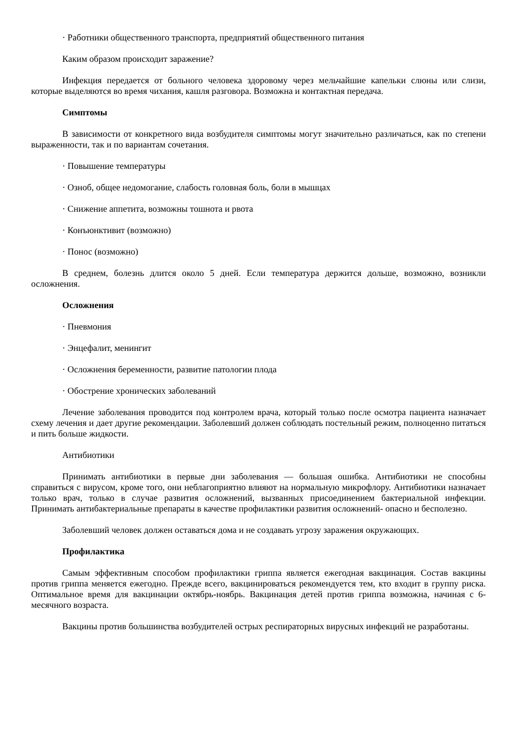· Работники общественного транспорта, предприятий общественного питания
Каким образом происходит заражение?
Инфекция передается от больного человека здоровому через мельчайшие капельки слюны или слизи, которые выделяются во время чихания, кашля разговора. Возможна и контактная передача.
Симптомы
В зависимости от конкретного вида возбудителя симптомы могут значительно различаться, как по степени выраженности, так и по вариантам сочетания.
· Повышение температуры
· Озноб, общее недомогание, слабость головная боль, боли в мышцах
· Снижение аппетита, возможны тошнота и рвота
· Конъюнктивит (возможно)
· Понос (возможно)
В среднем, болезнь длится около 5 дней. Если температура держится дольше, возможно, возникли осложнения.
Осложнения
· Пневмония
· Энцефалит, менингит
· Осложнения беременности, развитие патологии плода
· Обострение хронических заболеваний
Лечение заболевания проводится под контролем врача, который только после осмотра пациента назначает схему лечения и дает другие рекомендации. Заболевший должен соблюдать постельный режим, полноценно питаться и пить больше жидкости.
Антибиотики
Принимать антибиотики в первые дни заболевания — большая ошибка. Антибиотики не способны справиться с вирусом, кроме того, они неблагоприятно влияют на нормальную микрофлору. Антибиотики назначает только врач, только в случае развития осложнений, вызванных присоединением бактериальной инфекции. Принимать антибактериальные препараты в качестве профилактики развития осложнений- опасно и бесполезно.
Заболевший человек должен оставаться дома и не создавать угрозу заражения окружающих.
Профилактика
Самым эффективным способом профилактики гриппа является ежегодная вакцинация. Состав вакцины против гриппа меняется ежегодно. Прежде всего, вакцинироваться рекомендуется тем, кто входит в группу риска. Оптимальное время для вакцинации октябрь-ноябрь. Вакцинация детей против гриппа возможна, начиная с 6-месячного возраста.
Вакцины против большинства возбудителей острых респираторных вирусных инфекций не разработаны.